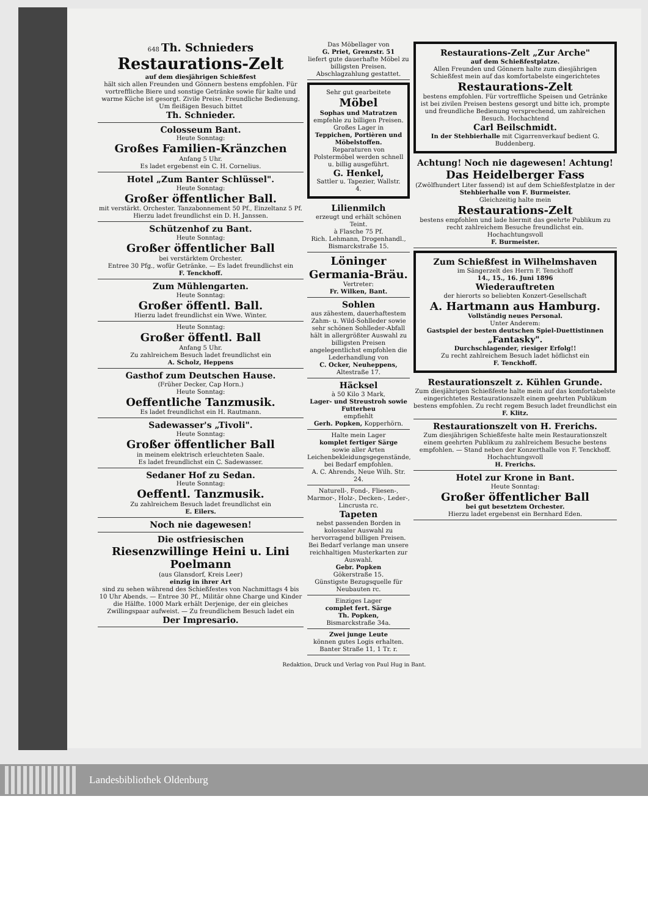648 Th. Schnieders
Restaurations-Zelt
auf dem diesjährigen Schießfest
hält sich allen Freunden und Gönnern bestens empfohlen. Für vortreffliche Biere und sonstige Getränke sowie für kalte und warme Küche ist gesorgt. Zivile Preise. Freundliche Bedienung. Um fleißigen Besuch bittet
Th. Schnieder.
Colosseum Bant.
Heute Sonntag:
Großes Familien-Kränzchen
Anfang 5 Uhr.
Es ladet ergebenst ein C. H. Cornelius.
Hotel „Zum Banter Schlüssel".
Heute Sonntag:
Großer öffentlicher Ball.
mit verstärkt. Orchester. Tanzabonnement 50 Pf., Einzeltanz 5 Pf.
Hierzu ladet freundlichst ein D. H. Janssen.
Schützenhof zu Bant.
Heute Sonntag:
Großer öffentlicher Ball
bei verstärktem Orchester.
Entree 30 Pfg., wofür Getränke. — Es ladet freundlichst ein
F. Tenckhoff.
Zum Mühlengarten.
Heute Sonntag:
Großer öffentl. Ball.
Hierzu ladet freundlichst ein Wwe. Winter.
Heute Sonntag:
Großer öffentl. Ball
Anfang 5 Uhr.
Zu zahlreichem Besuch ladet freundlichst ein
A. Scholz, Heppens
Gasthof zum Deutschen Hause.
(Früher Decker, Cap Horn.)
Heute Sonntag:
Oeffentliche Tanzmusik.
Es ladet freundlichst ein H. Rautmann.
Sadewasser's „Tivoli".
Heute Sonntag:
Großer öffentlicher Ball
in meinem elektrisch erleuchteten Saale.
Es ladet freundlichst ein C. Sadewasser.
Sedaner Hof zu Sedan.
Heute Sonntag:
Oeffentl. Tanzmusik.
Zu zahlreichem Besuch ladet freundlichst ein
E. Eilers.
Noch nie dagewesen!
Die ostfriesischen
Riesenzwillinge Heini u. Lini Poelmann
(aus Glansdorf, Kreis Leer)
einzig in ihrer Art
sind zu sehen während des Schießfestes von Nachmittags 4 bis 10 Uhr Abends. — Entree 30 Pf., Militär ohne Charge und Kinder die Hälfte. 1000 Mark erhält Derjenige, der ein gleiches Zwillingspaar aufweist. — Zu freundlichem Besuch ladet ein
Der Impresario.
Das Möbellager von
G. Priet, Grenzstr. 51
liefert gute dauerhafte Möbel zu billigsten Preisen.
Abschlagzahlung gestattet.
Sehr gut gearbeitete
Möbel
Sophas und Matratzen
empfehle zu billigen Preisen.
Großes Lager in
Teppichen, Portièren und Möbelstoffen.
Reparaturen von Polstermöbel werden schnell u. billig ausgeführt.
G. Henkel,
Sattler u. Tapezier, Wallstr. 4.
Lilienmilch
erzeugt und erhält schönen Teint.
à Flasche 75 Pf.
Rich. Lehmann, Drogenhandl., Bismarckstraße 15.
Löninger Germania-Bräu.
Vertreter:
Fr. Wilken, Bant.
Sohlen
aus zähestem, dauerhaftestem Zahm- u. Wild-Sohlleder sowie sehr schönen Sohlleder-Abfall hält in allergrößter Auswahl zu billigsten Preisen angelegentlichst empfohlen die Lederhandlung von
C. Ocker, Neuheppens, Altestraße 17.
Häcksel
à 50 Kilo 3 Mark,
Lager- und Streustroh sowie Futterheu
empfiehlt
Gerh. Popken, Kopperhörn.
Halte mein Lager
komplet fertiger Särge
sowie aller Arten Leichenbekleidungsgegenstände, bei Bedarf empfohlen.
A. C. Ahrends, Neue Wilh. Str. 24.
Naturell-, Fond-, Fliesen-, Marmor-, Holz-, Decken-, Leder-, Lincrusta rc.
Tapeten
nebst passenden Borden in kolossaler Auswahl zu hervorragend billigen Preisen. Bei Bedarf verlange man unsere reichhaltigen Musterkarten zur Auswahl.
Gebr. Popken
Göker­straße 15.
Günstigste Bezugsquelle für Neubauten rc.
Einziges Lager
complet fert. Särge
Th. Popken,
Bismarckstraße 34a.
Zwei junge Leute
können gutes Logis erhalten.
Banter Straße 11, 1 Tr. r.
Restaurations-Zelt „Zur Arche"
auf dem Schießfestplatze.
Allen Freunden und Gönnern halte zum diesjährigen Schießfest mein auf das komfortabelste eingerichtetes
Restaurations-Zelt
bestens empfohlen. Für vortreffliche Speisen und Getränke ist bei zivilen Preisen bestens gesorgt und bitte ich, prompte und freundliche Bedienung versprechend, um zahlreichen Besuch. Hochachtend
Carl Beilschmidt.
In der Stehbierhalle mit Cigarrenverkauf bedient G. Buddenberg.
Achtung! Noch nie dagewesen! Achtung!
Das Heidelberger Fass
(Zwölfhundert Liter fassend) ist auf dem Schießfestplatze in der Stehbierhalle von F. Burmeister.
Gleichzeitig halte mein
Restaurations-Zelt
bestens empfohlen und lade hiermit das geehrte Publikum zu recht zahlreichem Besuche freundlichst ein.
Hochachtungsvoll
F. Burmeister.
Zum Schießfest in Wilhelmshaven
im Sängerzelt des Herrn F. Tenckhoff
14., 15., 16. Juni 1896
Wiederauftreten
der hierorts so beliebten Konzert-Gesellschaft
A. Hartmann aus Hamburg.
Vollständig neues Personal.
Unter Anderem:
Gastspiel der besten deutschen Spiel-Duettistinnen
„Fantasky".
Durchschlagender, riesiger Erfolg!!
Zu recht zahlreichem Besuch ladet höflichst ein
F. Tenckhoff.
Restaurationszelt z. Kühlen Grunde.
Zum diesjährigen Schießfeste halte mein auf das komfortabelste eingerichtetes Restaurationszelt einem geehrten Publikum bestens empfohlen. Zu recht regem Besuch ladet freundlichst ein
F. Klitz.
Restaurationszelt von H. Frerichs.
Zum diesjährigen Schießfeste halte mein Restaurationszelt einem geehrten Publikum zu zahlreichem Besuche bestens empfohlen. — Stand neben der Konzerthalle von F. Tenckhoff. Hochachtungsvoll
H. Frerichs.
Hotel zur Krone in Bant.
Heute Sonntag:
Großer öffentlicher Ball
bei gut besetztem Orchester.
Hierzu ladet ergebenst ein Bernhard Eden.
Redaktion, Druck und Verlag von Paul Hug in Bant.
Landesbibliothek Oldenburg